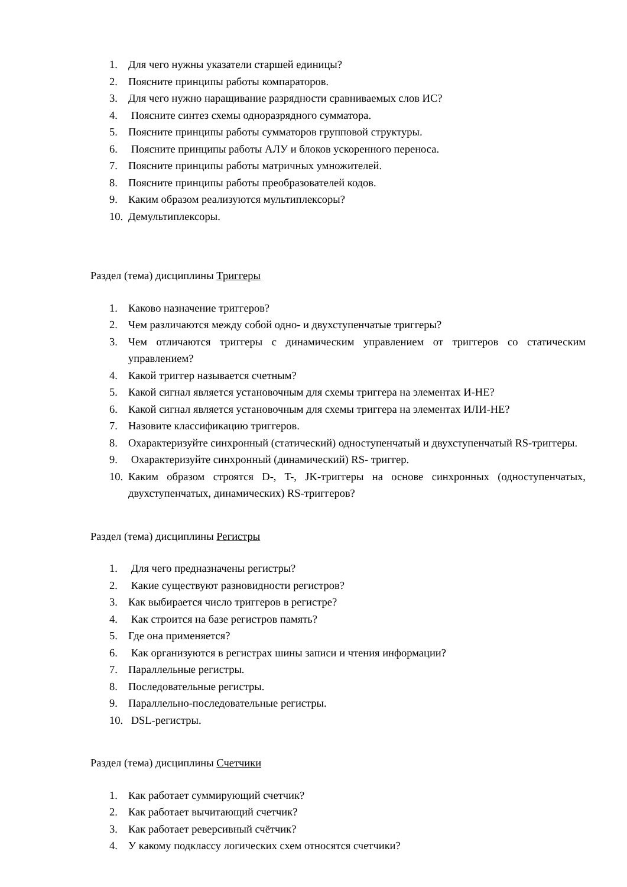1. Для чего нужны указатели старшей единицы?
2. Поясните принципы работы компараторов.
3. Для чего нужно наращивание разрядности сравниваемых слов ИС?
4. Поясните синтез схемы одноразрядного сумматора.
5. Поясните принципы работы сумматоров групповой структуры.
6. Поясните принципы работы АЛУ и блоков ускоренного переноса.
7. Поясните принципы работы матричных умножителей.
8. Поясните принципы работы преобразователей кодов.
9. Каким образом реализуются мультиплексоры?
10. Демультиплексоры.
Раздел (тема) дисциплины Триггеры
1. Каково назначение триггеров?
2. Чем различаются между собой одно- и двухступенчатые триггеры?
3. Чем отличаются триггеры с динамическим управлением от триггеров со статическим управлением?
4. Какой триггер называется счетным?
5. Какой сигнал является установочным для схемы триггера на элементах И-НЕ?
6. Какой сигнал является установочным для схемы триггера на элементах ИЛИ-НЕ?
7. Назовите классификацию триггеров.
8. Охарактеризуйте синхронный (статический) одноступенчатый и двухступенчатый RS-триггеры.
9. Охарактеризуйте синхронный (динамический) RS- триггер.
10. Каким образом строятся D-, T-, JK-триггеры на основе синхронных (одноступенчатых, двухступенчатых, динамических) RS-триггеров?
Раздел (тема) дисциплины Регистры
1. Для чего предназначены регистры?
2. Какие существуют разновидности регистров?
3. Как выбирается число триггеров в регистре?
4. Как строится на базе регистров память?
5. Где она применяется?
6. Как организуются в регистрах шины записи и чтения информации?
7. Параллельные регистры.
8. Последовательные регистры.
9. Параллельно-последовательные регистры.
10. DSL-регистры.
Раздел (тема) дисциплины Счетчики
1. Как работает суммирующий счетчик?
2. Как работает вычитающий счетчик?
3. Как работает реверсивный счётчик?
4. У какому подклассу логических схем относятся счетчики?